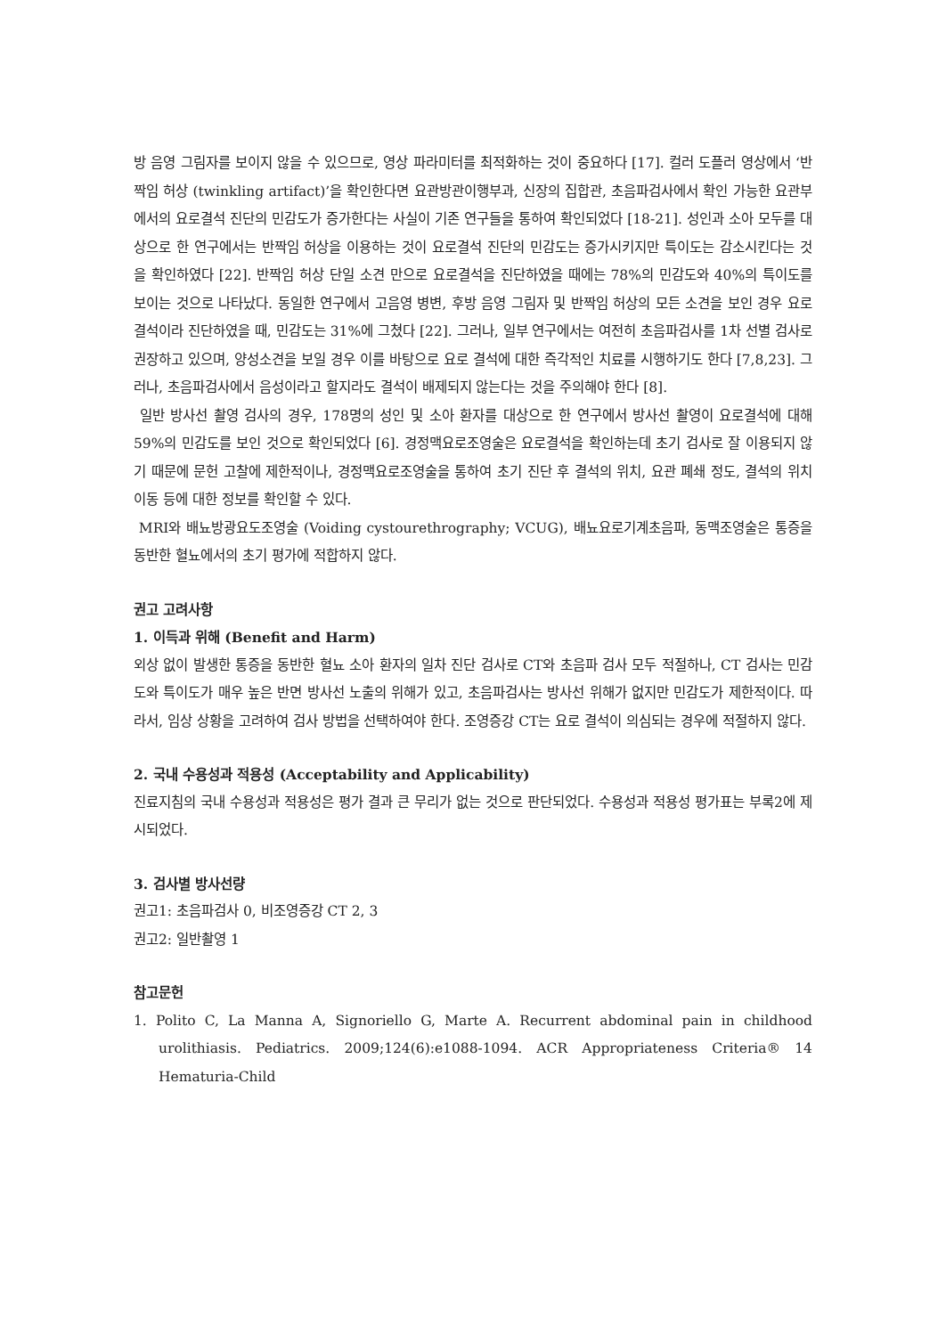방 음영 그림자를 보이지 않을 수 있으므로, 영상 파라미터를 최적화하는 것이 중요하다 [17]. 컬러 도플러 영상에서 ‘반짝임 허상 (twinkling artifact)’을 확인한다면 요관방관이행부과, 신장의 집합관, 초음파검사에서 확인 가능한 요관부에서의 요로결석 진단의 민감도가 증가한다는 사실이 기존 연구들을 통하여 확인되었다 [18-21]. 성인과 소아 모두를 대상으로 한 연구에서는 반짝임 허상을 이용하는 것이 요로결석 진단의 민감도는 증가시키지만 특이도는 감소시킨다는 것을 확인하였다 [22]. 반짝임 허상 단일 소견 만으로 요로결석을 진단하였을 때에는 78%의 민감도와 40%의 특이도를 보이는 것으로 나타났다. 동일한 연구에서 고음영 병변, 후방 음영 그림자 및 반짝임 허상의 모든 소견을 보인 경우 요로결석이라 진단하였을 때, 민감도는 31%에 그쳤다 [22]. 그러나, 일부 연구에서는 여전히 초음파검사를 1차 선별 검사로 권장하고 있으며, 양성소견을 보일 경우 이를 바탕으로 요로 결석에 대한 즉각적인 치료를 시행하기도 한다 [7,8,23]. 그러나, 초음파검사에서 음성이라고 할지라도 결석이 배제되지 않는다는 것을 주의해야 한다 [8].
일반 방사선 촬영 검사의 경우, 178명의 성인 및 소아 환자를 대상으로 한 연구에서 방사선 촬영이 요로결석에 대해 59%의 민감도를 보인 것으로 확인되었다 [6]. 경정맥요로조영술은 요로결석을 확인하는데 초기 검사로 잘 이용되지 않기 때문에 문헌 고찰에 제한적이나, 경정맥요로조영술을 통하여 초기 진단 후 결석의 위치, 요관 폐쇄 정도, 결석의 위치 이동 등에 대한 정보를 확인할 수 있다.
MRI와 배뇨방광요도조영술 (Voiding cystourethrography; VCUG), 배뇨요로기계초음파, 동맥조영술은 통증을 동반한 혈뇨에서의 초기 평가에 적합하지 않다.
권고 고려사항
1. 이득과 위해 (Benefit and Harm)
외상 없이 발생한 통증을 동반한 혈뇨 소아 환자의 일차 진단 검사로 CT와 초음파 검사 모두 적절하나, CT 검사는 민감도와 특이도가 매우 높은 반면 방사선 노출의 위해가 있고, 초음파검사는 방사선 위해가 없지만 민감도가 제한적이다. 따라서, 임상 상황을 고려하여 검사 방법을 선택하여야 한다. 조영증강 CT는 요로 결석이 의심되는 경우에 적절하지 않다.
2. 국내 수용성과 적용성 (Acceptability and Applicability)
진료지침의 국내 수용성과 적용성은 평가 결과 큰 무리가 없는 것으로 판단되었다. 수용성과 적용성 평가표는 부록2에 제시되었다.
3. 검사별 방사선량
권고1: 초음파검사 0, 비조영증강 CT 2, 3
권고2: 일반촬영 1
참고문헌
1. Polito C, La Manna A, Signoriello G, Marte A. Recurrent abdominal pain in childhood urolithiasis. Pediatrics. 2009;124(6):e1088-1094. ACR Appropriateness Criteria® 14 Hematuria-Child